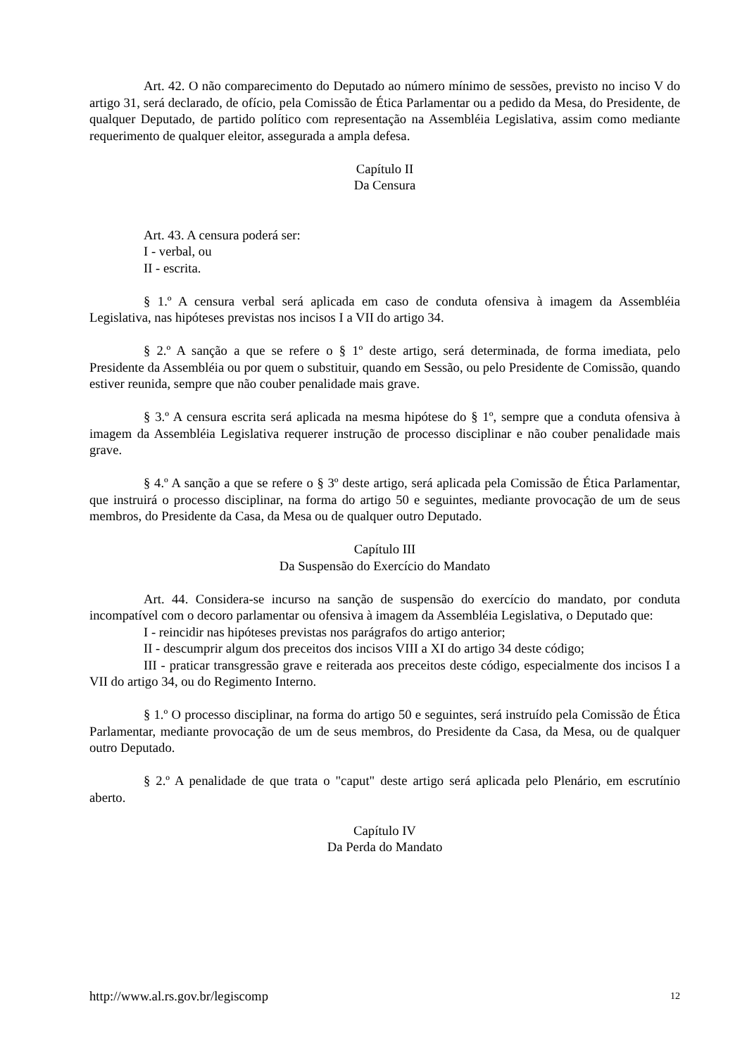Art. 42. O não comparecimento do Deputado ao número mínimo de sessões, previsto no inciso V do artigo 31, será declarado, de ofício, pela Comissão de Ética Parlamentar ou a pedido da Mesa, do Presidente, de qualquer Deputado, de partido político com representação na Assembléia Legislativa, assim como mediante requerimento de qualquer eleitor, assegurada a ampla defesa.
Capítulo II
Da Censura
Art. 43. A censura poderá ser:
I - verbal, ou
II - escrita.
§ 1.º A censura verbal será aplicada em caso de conduta ofensiva à imagem da Assembléia Legislativa, nas hipóteses previstas nos incisos I a VII do artigo 34.
§ 2.º A sanção a que se refere o § 1º deste artigo, será determinada, de forma imediata, pelo Presidente da Assembléia ou por quem o substituir, quando em Sessão, ou pelo Presidente de Comissão, quando estiver reunida, sempre que não couber penalidade mais grave.
§ 3.º A censura escrita será aplicada na mesma hipótese do § 1º, sempre que a conduta ofensiva à imagem da Assembléia Legislativa requerer instrução de processo disciplinar e não couber penalidade mais grave.
§ 4.º A sanção a que se refere o § 3º deste artigo, será aplicada pela Comissão de Ética Parlamentar, que instruirá o processo disciplinar, na forma do artigo 50 e seguintes, mediante provocação de um de seus membros, do Presidente da Casa, da Mesa ou de qualquer outro Deputado.
Capítulo III
Da Suspensão do Exercício do Mandato
Art. 44. Considera-se incurso na sanção de suspensão do exercício do mandato, por conduta incompatível com o decoro parlamentar ou ofensiva à imagem da Assembléia Legislativa, o Deputado que:
I - reincidir nas hipóteses previstas nos parágrafos do artigo anterior;
II - descumprir algum dos preceitos dos incisos VIII a XI do artigo 34 deste código;
III - praticar transgressão grave e reiterada aos preceitos deste código, especialmente dos incisos I a VII do artigo 34, ou do Regimento Interno.
§ 1.º O processo disciplinar, na forma do artigo 50 e seguintes, será instruído pela Comissão de Ética Parlamentar, mediante provocação de um de seus membros, do Presidente da Casa, da Mesa, ou de qualquer outro Deputado.
§ 2.º A penalidade de que trata o "caput" deste artigo será aplicada pelo Plenário, em escrutínio aberto.
Capítulo IV
Da Perda do Mandato
http://www.al.rs.gov.br/legiscomp 12